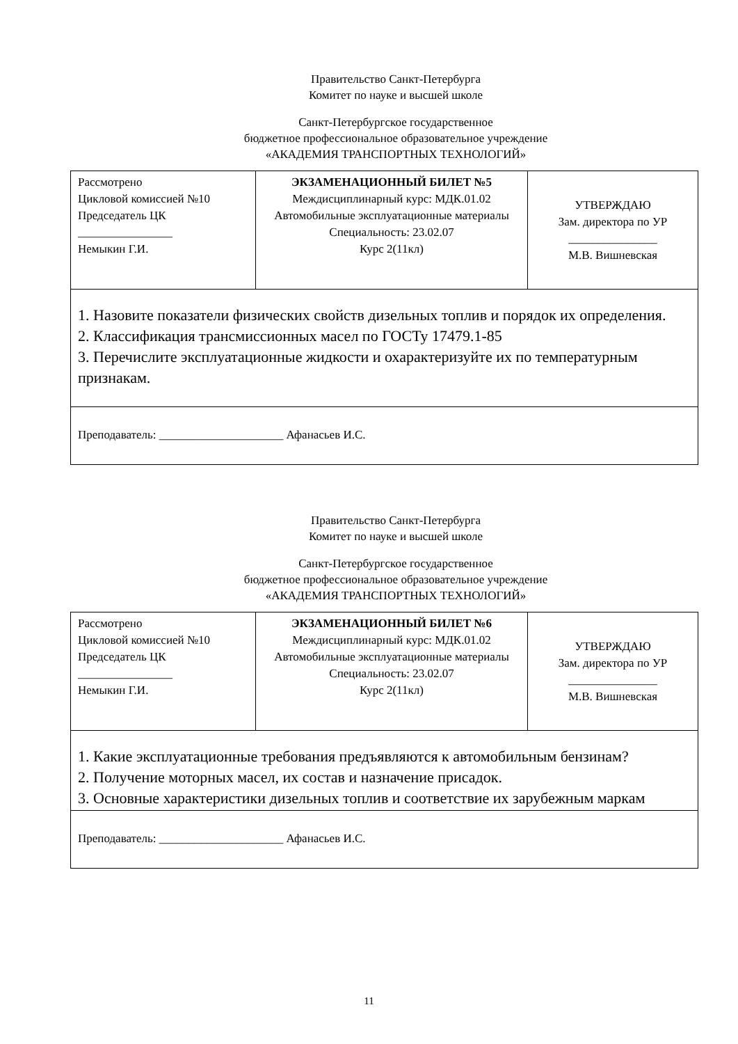Правительство Санкт-Петербурга
Комитет по науке и высшей школе
Санкт-Петербургское государственное
бюджетное профессиональное образовательное учреждение
«АКАДЕМИЯ ТРАНСПОРТНЫХ ТЕХНОЛОГИЙ»
| Рассмотрено Цикловой комиссией №10 Председатель ЦК ________________ Немыкин Г.И. | ЭКЗАМЕНАЦИОННЫЙ БИЛЕТ №5 Междисциплинарный курс: МДК.01.02 Автомобильные эксплуатационные материалы Специальность: 23.02.07 Курс 2(11кл) | УТВЕРЖДАЮ Зам. директора по УР _______________ М.В. Вишневская |
| 1. Назовите показатели физических свойств дизельных топлив и порядок их определения. 2. Классификация трансмиссионных масел по ГОСТу 17479.1-85 3. Перечислите эксплуатационные жидкости и охарактеризуйте их по температурным признакам. | | |
| Преподаватель: _____________________ Афанасьев И.С. | | |
Правительство Санкт-Петербурга
Комитет по науке и высшей школе
Санкт-Петербургское государственное
бюджетное профессиональное образовательное учреждение
«АКАДЕМИЯ ТРАНСПОРТНЫХ ТЕХНОЛОГИЙ»
| Рассмотрено Цикловой комиссией №10 Председатель ЦК ________________ Немыкин Г.И. | ЭКЗАМЕНАЦИОННЫЙ БИЛЕТ №6 Междисциплинарный курс: МДК.01.02 Автомобильные эксплуатационные материалы Специальность: 23.02.07 Курс 2(11кл) | УТВЕРЖДАЮ Зам. директора по УР _______________ М.В. Вишневская |
| 1. Какие эксплуатационные требования предъявляются к автомобильным бензинам? 2. Получение моторных масел, их состав и назначение присадок. 3. Основные характеристики дизельных топлив и соответствие их зарубежным маркам | | |
| Преподаватель: _____________________ Афанасьев И.С. | | |
11